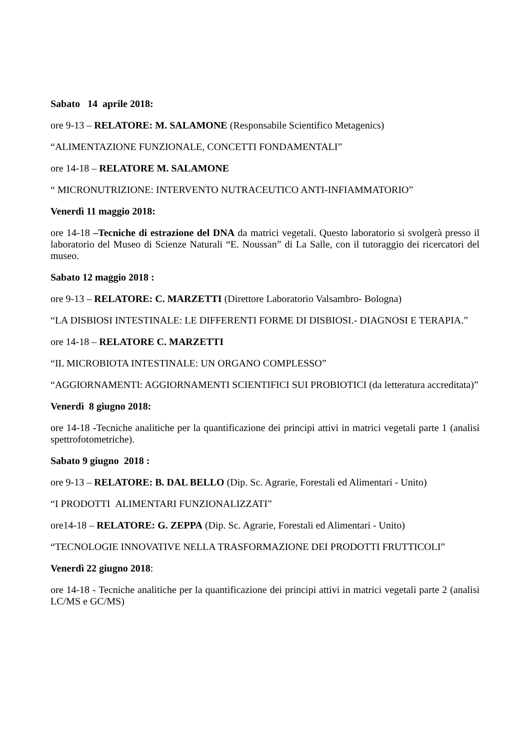Sabato 14 aprile 2018:
ore 9-13 – RELATORE: M. SALAMONE (Responsabile Scientifico Metagenics)
“ALIMENTAZIONE FUNZIONALE, CONCETTI FONDAMENTALI”
ore 14-18 – RELATORE M. SALAMONE
“ MICRONUTRIZIONE: INTERVENTO NUTRACEUTICO ANTI-INFIAMMATORIO”
Venerdì 11 maggio 2018:
ore 14-18 –Tecniche di estrazione del DNA da matrici vegetali. Questo laboratorio si svolgerà presso il laboratorio del Museo di Scienze Naturali “E. Noussan” di La Salle, con il tutoraggio dei ricercatori del museo.
Sabato 12 maggio 2018 :
ore 9-13 – RELATORE: C. MARZETTI (Direttore Laboratorio Valsambro- Bologna)
“LA DISBIOSI INTESTINALE: LE DIFFERENTI FORME DI DISBIOSI.- DIAGNOSI E TERAPIA.”
ore 14-18 – RELATORE C. MARZETTI
“IL MICROBIOTA INTESTINALE: UN ORGANO COMPLESSO”
“AGGIORNAMENTI: AGGIORNAMENTI SCIENTIFICI SUI PROBIOTICI (da letteratura accreditata)”
Venerdì 8 giugno 2018:
ore 14-18 -Tecniche analitiche per la quantificazione dei principi attivi in matrici vegetali parte 1 (analisi spettrofotometriche).
Sabato 9 giugno 2018 :
ore 9-13 – RELATORE: B. DAL BELLO (Dip. Sc. Agrarie, Forestali ed Alimentari - Unito)
“I PRODOTTI ALIMENTARI FUNZIONALIZZATI”
ore14-18 – RELATORE: G. ZEPPA (Dip. Sc. Agrarie, Forestali ed Alimentari - Unito)
“TECNOLOGIE INNOVATIVE NELLA TRASFORMAZIONE DEI PRODOTTI FRUTTICOLI”
Venerdì 22 giugno 2018:
ore 14-18 - Tecniche analitiche per la quantificazione dei principi attivi in matrici vegetali parte 2 (analisi LC/MS e GC/MS)